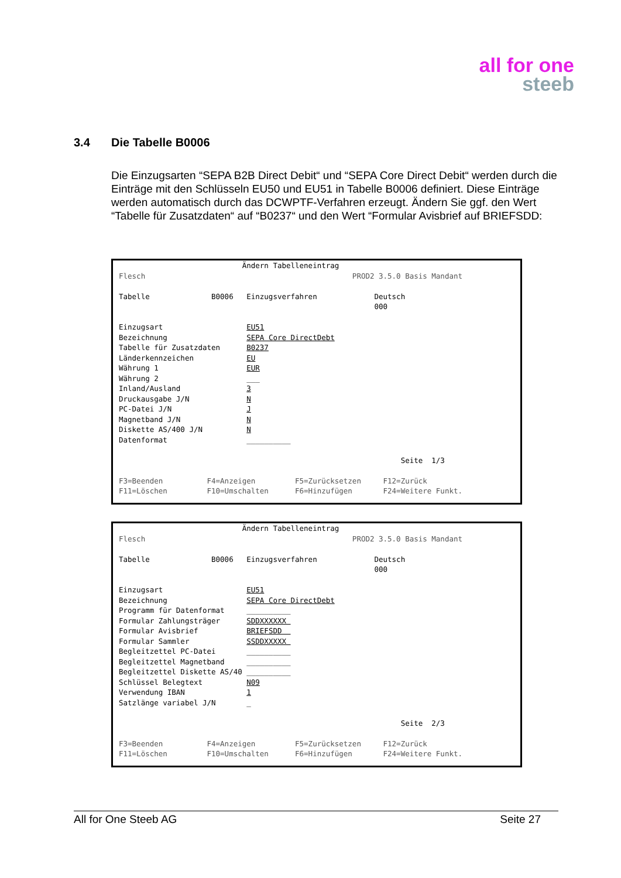all for one
steeb
3.4 Die Tabelle B0006
Die Einzugsarten “SEPA B2B Direct Debit“ und “SEPA Core Direct Debit“ werden durch die Einträge mit den Schlüsseln EU50 und EU51 in Tabelle B0006 definiert. Diese Einträge werden automatisch durch das DCWPTF-Verfahren erzeugt. Ändern Sie ggf. den Wert “Tabelle für Zusatzdaten“ auf “B0237“ und den Wert “Formular Avisbrief auf BRIEFSDD:
                            Ändern Tabelleneintrag
Flesch                                               PROD2 3.5.0 Basis Mandant

Tabelle              B0006   Einzugsverfahren             Deutsch
                                                          000

Einzugsart                   EU51
Bezeichnung                  SEPA Core DirectDebt
Tabelle für Zusatzdaten      B0237
Länderkennzeichen            EU
Währung 1                    EUR
Währung 2                    ___
Inland/Ausland               3
Druckausgabe J/N             N
PC-Datei J/N                 J
Magnetband J/N               N
Diskette AS/400 J/N          N
Datenformat                  __________

                                                                Seite  1/3

F3=Beenden          F4=Anzeigen         F5=Zurücksetzen     F12=Zurück
F11=Löschen         F10=Umschalten      F6=Hinzufügen       F24=Weitere Funkt.
                            Ändern Tabelleneintrag
Flesch                                               PROD2 3.5.0 Basis Mandant

Tabelle              B0006   Einzugsverfahren             Deutsch
                                                          000

Einzugsart                   EU51
Bezeichnung                  SEPA Core DirectDebt
Programm für Datenformat     __________
Formular Zahlungsträger      SDDXXXXXX 
Formular Avisbrief           BRIEFSDD  
Formular Sammler             SSDDXXXXX 
Begleitzettel PC-Datei       __________
Begleitzettel Magnetband     __________
Begleitzettel Diskette AS/40 __________
Schlüssel Belegtext          N09
Verwendung IBAN              1
Satzlänge variabel J/N       _

                                                                Seite  2/3

F3=Beenden          F4=Anzeigen         F5=Zurücksetzen     F12=Zurück
F11=Löschen         F10=Umschalten      F6=Hinzufügen       F24=Weitere Funkt.
All for One Steeb AG Seite 27